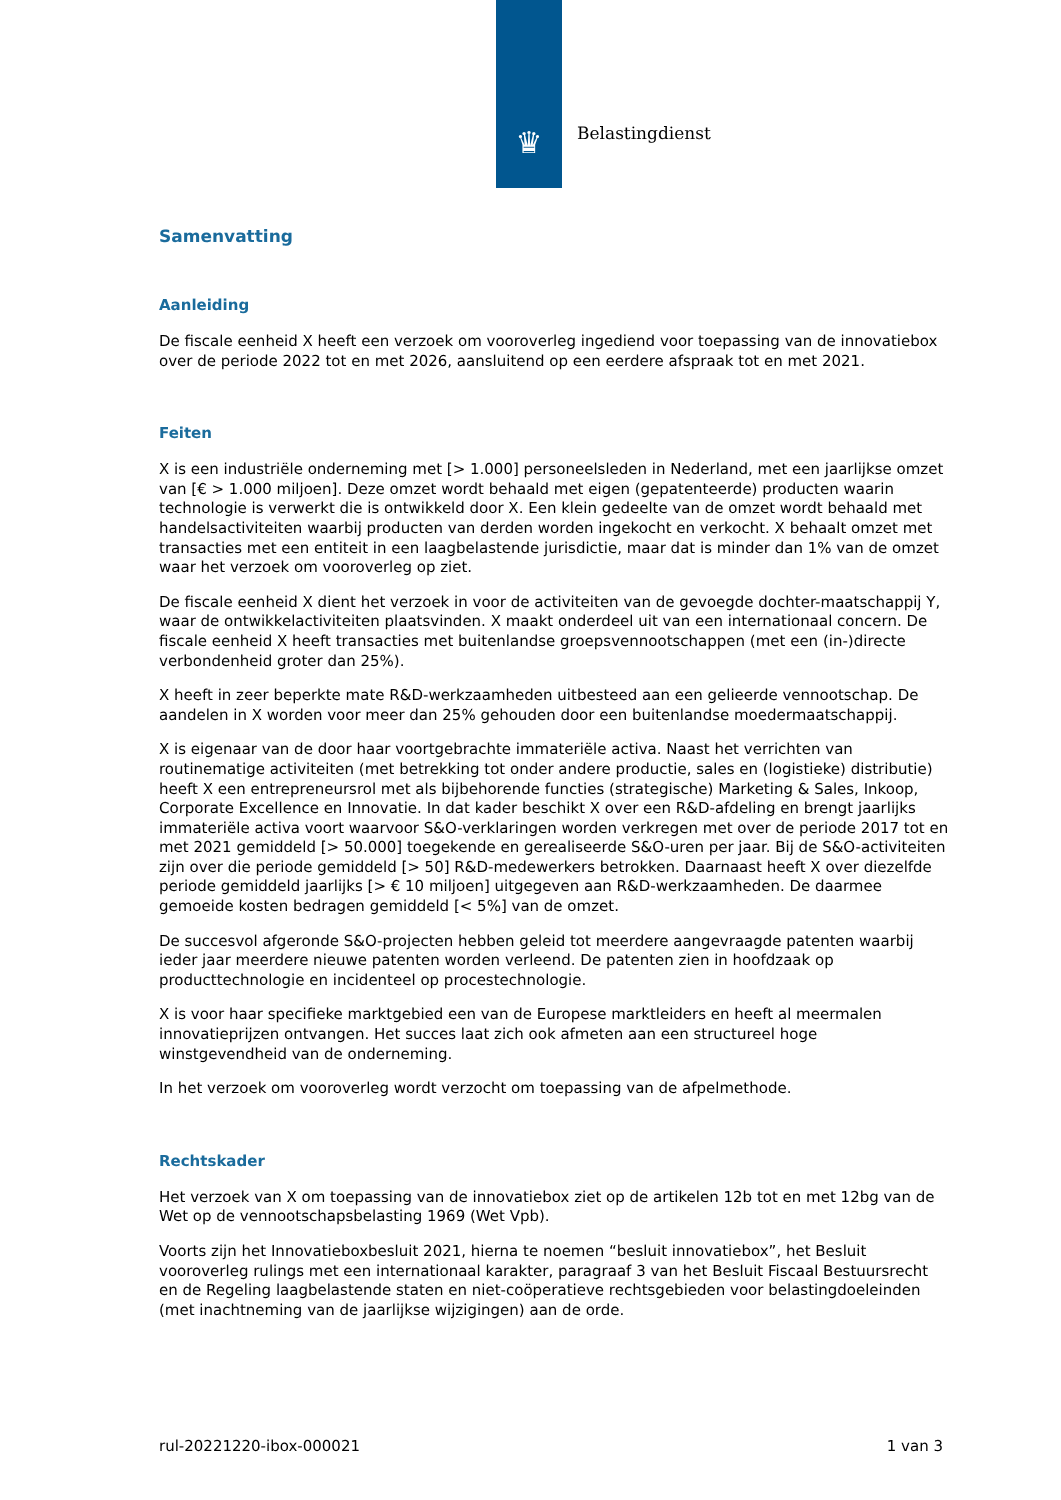♛ Belastingdienst
Samenvatting
Aanleiding
De fiscale eenheid X heeft een verzoek om vooroverleg ingediend voor toepassing van de innovatiebox over de periode 2022 tot en met 2026, aansluitend op een eerdere afspraak tot en met 2021.
Feiten
X is een industriële onderneming met [> 1.000] personeelsleden in Nederland, met een jaarlijkse omzet van [€ > 1.000 miljoen]. Deze omzet wordt behaald met eigen (gepatenteerde) producten waarin technologie is verwerkt die is ontwikkeld door X. Een klein gedeelte van de omzet wordt behaald met handelsactiviteiten waarbij producten van derden worden ingekocht en verkocht. X behaalt omzet met transacties met een entiteit in een laagbelastende jurisdictie, maar dat is minder dan 1% van de omzet waar het verzoek om vooroverleg op ziet.
De fiscale eenheid X dient het verzoek in voor de activiteiten van de gevoegde dochter-maatschappij Y, waar de ontwikkelactiviteiten plaatsvinden. X maakt onderdeel uit van een internationaal concern. De fiscale eenheid X heeft transacties met buitenlandse groepsvennootschappen (met een (in-)directe verbondenheid groter dan 25%).
X heeft in zeer beperkte mate R&D-werkzaamheden uitbesteed aan een gelieerde vennootschap. De aandelen in X worden voor meer dan 25% gehouden door een buitenlandse moedermaatschappij.
X is eigenaar van de door haar voortgebrachte immateriële activa. Naast het verrichten van routinematige activiteiten (met betrekking tot onder andere productie, sales en (logistieke) distributie) heeft X een entrepreneursrol met als bijbehorende functies (strategische) Marketing & Sales, Inkoop, Corporate Excellence en Innovatie. In dat kader beschikt X over een R&D-afdeling en brengt jaarlijks immateriële activa voort waarvoor S&O-verklaringen worden verkregen met over de periode 2017 tot en met 2021 gemiddeld [> 50.000] toegekende en gerealiseerde S&O-uren per jaar. Bij de S&O-activiteiten zijn over die periode gemiddeld [> 50] R&D-medewerkers betrokken. Daarnaast heeft X over diezelfde periode gemiddeld jaarlijks [> € 10 miljoen] uitgegeven aan R&D-werkzaamheden. De daarmee gemoeide kosten bedragen gemiddeld [< 5%] van de omzet.
De succesvol afgeronde S&O-projecten hebben geleid tot meerdere aangevraagde patenten waarbij ieder jaar meerdere nieuwe patenten worden verleend. De patenten zien in hoofdzaak op producttechnologie en incidenteel op procestechnologie.
X is voor haar specifieke marktgebied een van de Europese marktleiders en heeft al meermalen innovatieprijzen ontvangen. Het succes laat zich ook afmeten aan een structureel hoge winstgevendheid van de onderneming.
In het verzoek om vooroverleg wordt verzocht om toepassing van de afpelmethode.
Rechtskader
Het verzoek van X om toepassing van de innovatiebox ziet op de artikelen 12b tot en met 12bg van de Wet op de vennootschapsbelasting 1969 (Wet Vpb).
Voorts zijn het Innovatieboxbesluit 2021, hierna te noemen “besluit innovatiebox”, het Besluit vooroverleg rulings met een internationaal karakter, paragraaf 3 van het Besluit Fiscaal Bestuursrecht en de Regeling laagbelastende staten en niet-coöperatieve rechtsgebieden voor belastingdoeleinden (met inachtneming van de jaarlijkse wijzigingen) aan de orde.
rul-20221220-ibox-000021 1 van 3